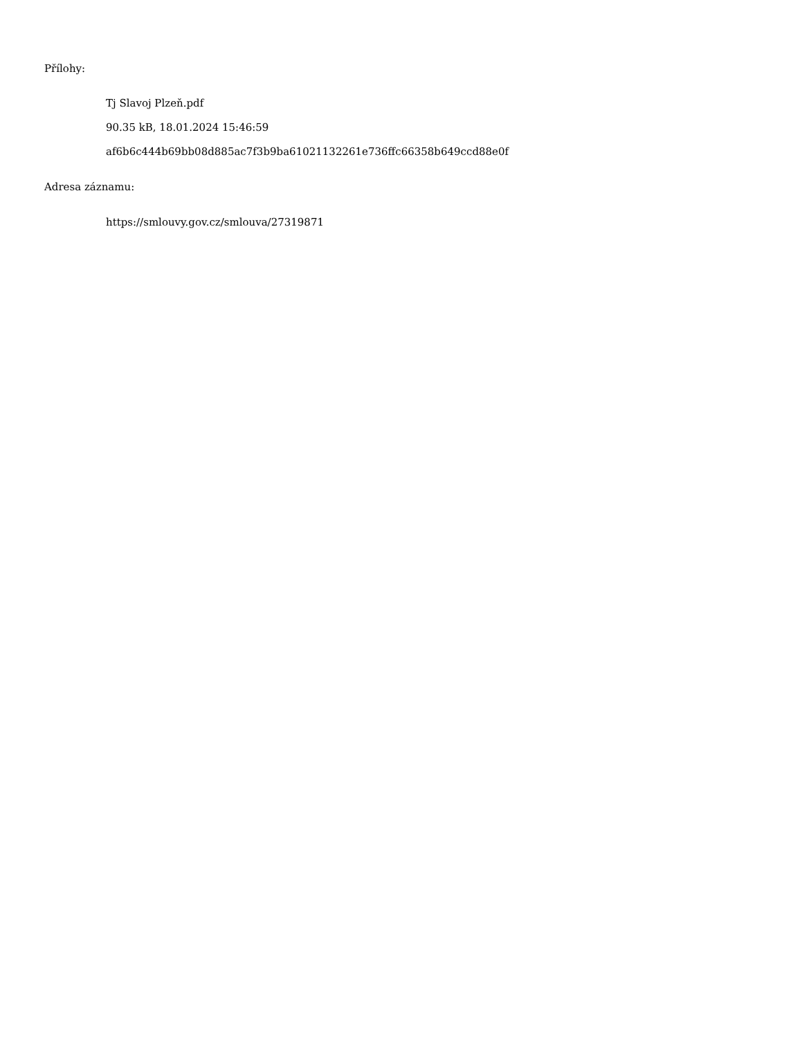Přílohy:
Tj Slavoj Plzeň.pdf
90.35 kB, 18.01.2024 15:46:59
af6b6c444b69bb08d885ac7f3b9ba61021132261e736ffc66358b649ccd88e0f
Adresa záznamu:
https://smlouvy.gov.cz/smlouva/27319871